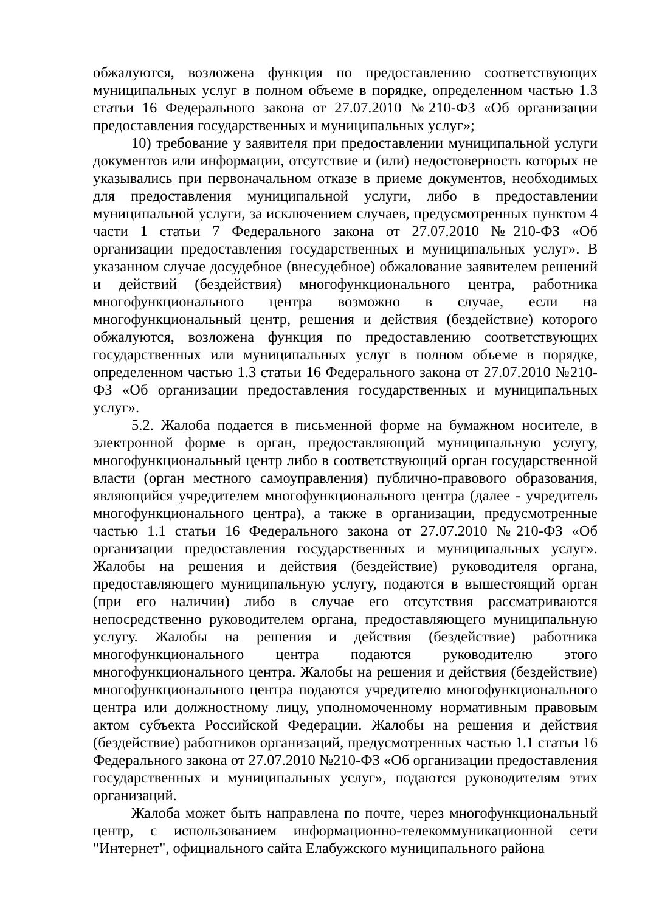обжалуются, возложена функция по предоставлению соответствующих муниципальных услуг в полном объеме в порядке, определенном частью 1.3 статьи 16 Федерального закона от 27.07.2010 №210-ФЗ «Об организации предоставления государственных и муниципальных услуг»;
10) требование у заявителя при предоставлении муниципальной услуги документов или информации, отсутствие и (или) недостоверность которых не указывались при первоначальном отказе в приеме документов, необходимых для предоставления муниципальной услуги, либо в предоставлении муниципальной услуги, за исключением случаев, предусмотренных пунктом 4 части 1 статьи 7 Федерального закона от 27.07.2010 №210-ФЗ «Об организации предоставления государственных и муниципальных услуг». В указанном случае досудебное (внесудебное) обжалование заявителем решений и действий (бездействия) многофункционального центра, работника многофункционального центра возможно в случае, если на многофункциональный центр, решения и действия (бездействие) которого обжалуются, возложена функция по предоставлению соответствующих государственных или муниципальных услуг в полном объеме в порядке, определенном частью 1.3 статьи 16 Федерального закона от 27.07.2010 №210-ФЗ «Об организации предоставления государственных и муниципальных услуг».
5.2. Жалоба подается в письменной форме на бумажном носителе, в электронной форме в орган, предоставляющий муниципальную услугу, многофункциональный центр либо в соответствующий орган государственной власти (орган местного самоуправления) публично-правового образования, являющийся учредителем многофункционального центра (далее - учредитель многофункционального центра), а также в организации, предусмотренные частью 1.1 статьи 16 Федерального закона от 27.07.2010 №210-ФЗ «Об организации предоставления государственных и муниципальных услуг». Жалобы на решения и действия (бездействие) руководителя органа, предоставляющего муниципальную услугу, подаются в вышестоящий орган (при его наличии) либо в случае его отсутствия рассматриваются непосредственно руководителем органа, предоставляющего муниципальную услугу. Жалобы на решения и действия (бездействие) работника многофункционального центра подаются руководителю этого многофункционального центра. Жалобы на решения и действия (бездействие) многофункционального центра подаются учредителю многофункционального центра или должностному лицу, уполномоченному нормативным правовым актом субъекта Российской Федерации. Жалобы на решения и действия (бездействие) работников организаций, предусмотренных частью 1.1 статьи 16 Федерального закона от 27.07.2010 №210-ФЗ «Об организации предоставления государственных и муниципальных услуг», подаются руководителям этих организаций.
Жалоба может быть направлена по почте, через многофункциональный центр, с использованием информационно-телекоммуникационной сети "Интернет", официального сайта Елабужского муниципального района